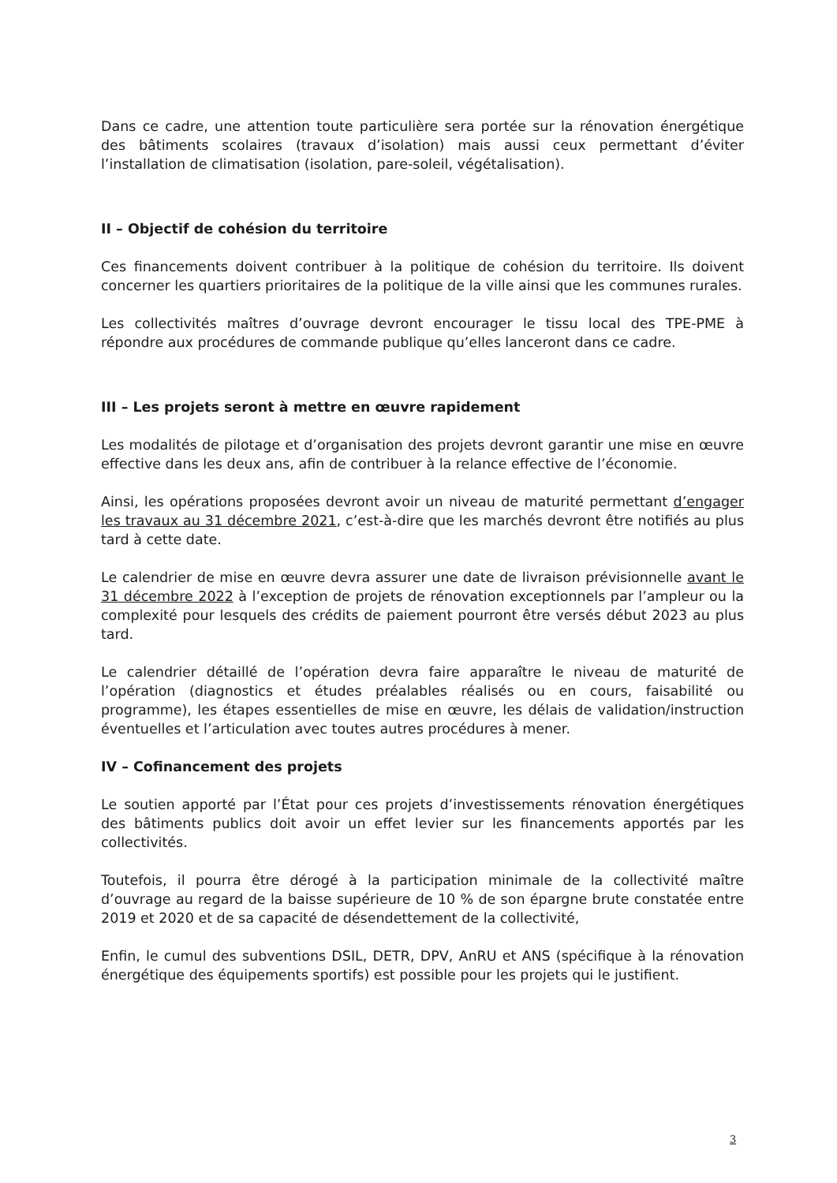Dans ce cadre, une attention toute particulière sera portée sur la rénovation énergétique des bâtiments scolaires (travaux d’isolation) mais aussi ceux permettant d’éviter l’installation de climatisation (isolation, pare-soleil, végétalisation).
II – Objectif de cohésion du territoire
Ces financements doivent contribuer à la politique de cohésion du territoire. Ils doivent concerner les quartiers prioritaires de la politique de la ville ainsi que les communes rurales.
Les collectivités maîtres d’ouvrage devront encourager le tissu local des TPE-PME à répondre aux procédures de commande publique qu’elles lanceront dans ce cadre.
III – Les projets seront à mettre en œuvre rapidement
Les modalités de pilotage et d’organisation des projets devront garantir une mise en œuvre effective dans les deux ans, afin de contribuer à la relance effective de l’économie.
Ainsi, les opérations proposées devront avoir un niveau de maturité permettant d’engager les travaux au 31 décembre 2021, c’est-à-dire que les marchés devront être notifiés au plus tard à cette date.
Le calendrier de mise en œuvre devra assurer une date de livraison prévisionnelle avant le 31 décembre 2022 à l’exception de projets de rénovation exceptionnels par l’ampleur ou la complexité pour lesquels des crédits de paiement pourront être versés début 2023 au plus tard.
Le calendrier détaillé de l’opération devra faire apparaître le niveau de maturité de l’opération (diagnostics et études préalables réalisés ou en cours, faisabilité ou programme), les étapes essentielles de mise en œuvre, les délais de validation/instruction éventuelles et l’articulation avec toutes autres procédures à mener.
IV – Cofinancement des projets
Le soutien apporté par l’État pour ces projets d’investissements rénovation énergétiques des bâtiments publics doit avoir un effet levier sur les financements apportés par les collectivités.
Toutefois, il pourra être dérogé à la participation minimale de la collectivité maître d’ouvrage au regard de la baisse supérieure de 10 % de son épargne brute constatée entre 2019 et 2020 et de sa capacité de désendettement de la collectivité,
Enfin, le cumul des subventions DSIL, DETR, DPV, AnRU et ANS (spécifique à la rénovation énergétique des équipements sportifs) est possible pour les projets qui le justifient.
3